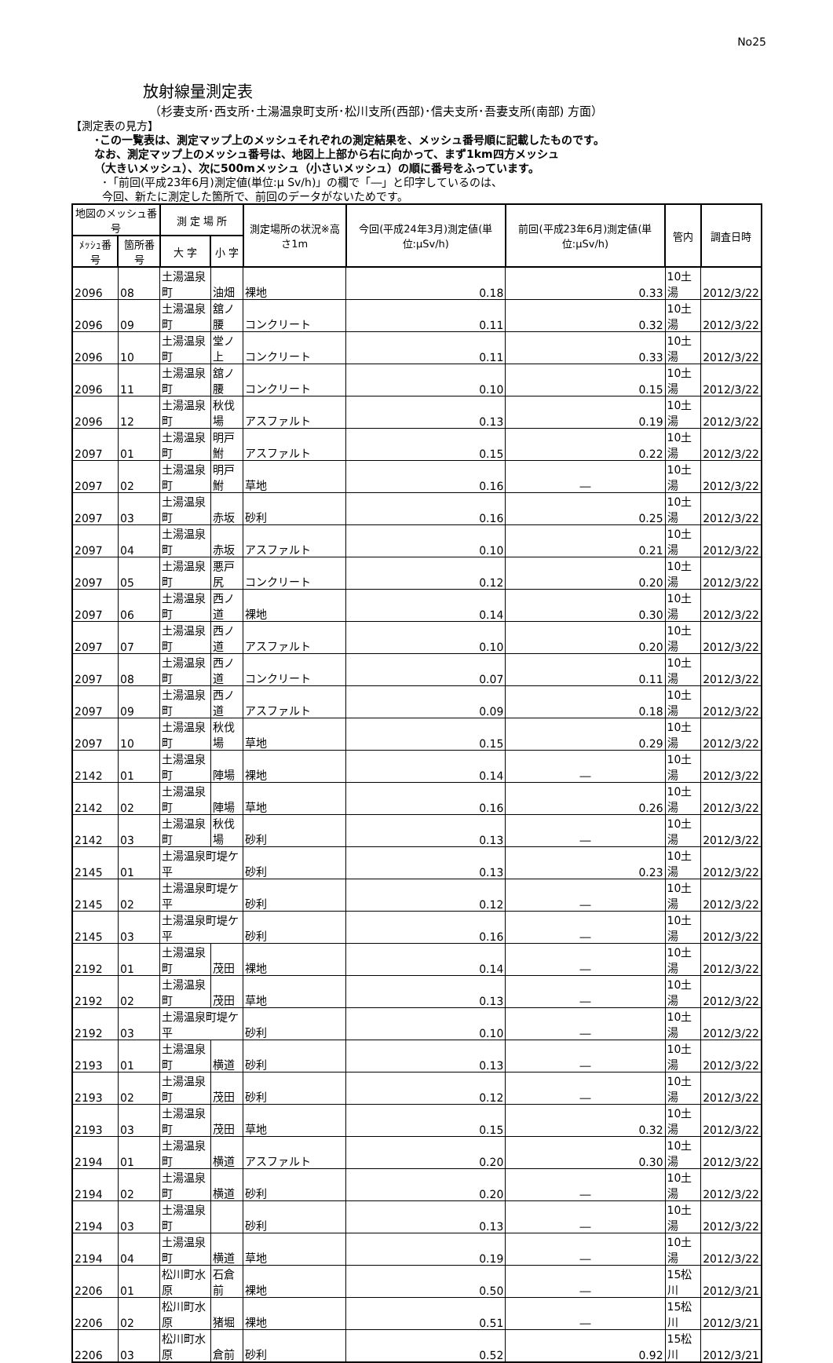No25
放射線量測定表
（杉妻支所･西支所･土湯温泉町支所･松川支所(西部)･信夫支所･吾妻支所(南部) 方面）
【測定表の見方】
･この一覧表は、測定マップ上のメッシュそれぞれの測定結果を、メッシュ番号順に記載したものです。
なお、測定マップ上のメッシュ番号は、地図上上部から右に向かって、まず1km四方メッシュ
（大きいメッシュ）、次に500mメッシュ（小さいメッシュ）の順に番号をふっています。
･「前回(平成23年6月)測定値(単位:μ Sv/h)」の欄で「―」と印字しているのは、
今回、新たに測定した箇所で、前回のデータがないためです。
| 地図のメッシュ番号 | | 測 定 場 所 | | 測定場所の状況※高さ1m | 今回(平成24年3月)測定値(単位:μSv/h) | 前回(平成23年6月)測定値(単位:μSv/h) | 管内 | 調査日時 |
| --- | --- | --- | --- | --- | --- | --- | --- | --- |
| ﾒｯｼｭ番号 | 箇所番号 | 大 字 | 小 字 | | | | | |
| 2096 | 08 | 土湯温泉町 | 油畑 | 裸地 | 0.18 | 0.33 | 10土湯 | 2012/3/22 |
| 2096 | 09 | 土湯温泉町 | 舘ノ腰 | コンクリート | 0.11 | 0.32 | 10土湯 | 2012/3/22 |
| 2096 | 10 | 土湯温泉町 | 堂ノ上 | コンクリート | 0.11 | 0.33 | 10土湯 | 2012/3/22 |
| 2096 | 11 | 土湯温泉町 | 舘ノ腰 | コンクリート | 0.10 | 0.15 | 10土湯 | 2012/3/22 |
| 2096 | 12 | 土湯温泉町 | 秋伐場 | アスファルト | 0.13 | 0.19 | 10土湯 | 2012/3/22 |
| 2097 | 01 | 土湯温泉町 | 明戸鮒 | アスファルト | 0.15 | 0.22 | 10土湯 | 2012/3/22 |
| 2097 | 02 | 土湯温泉町 | 明戸鮒 | 草地 | 0.16 | ― | 10土湯 | 2012/3/22 |
| 2097 | 03 | 土湯温泉町 | 赤坂 | 砂利 | 0.16 | 0.25 | 10土湯 | 2012/3/22 |
| 2097 | 04 | 土湯温泉町 | 赤坂 | アスファルト | 0.10 | 0.21 | 10土湯 | 2012/3/22 |
| 2097 | 05 | 土湯温泉町 | 悪戸尻 | コンクリート | 0.12 | 0.20 | 10土湯 | 2012/3/22 |
| 2097 | 06 | 土湯温泉町 | 西ノ道 | 裸地 | 0.14 | 0.30 | 10土湯 | 2012/3/22 |
| 2097 | 07 | 土湯温泉町 | 西ノ道 | アスファルト | 0.10 | 0.20 | 10土湯 | 2012/3/22 |
| 2097 | 08 | 土湯温泉町 | 西ノ道 | コンクリート | 0.07 | 0.11 | 10土湯 | 2012/3/22 |
| 2097 | 09 | 土湯温泉町 | 西ノ道 | アスファルト | 0.09 | 0.18 | 10土湯 | 2012/3/22 |
| 2097 | 10 | 土湯温泉町 | 秋伐場 | 草地 | 0.15 | 0.29 | 10土湯 | 2012/3/22 |
| 2142 | 01 | 土湯温泉町 | 陣場 | 裸地 | 0.14 | ― | 10土湯 | 2012/3/22 |
| 2142 | 02 | 土湯温泉町 | 陣場 | 草地 | 0.16 | 0.26 | 10土湯 | 2012/3/22 |
| 2142 | 03 | 土湯温泉町 | 秋伐場 | 砂利 | 0.13 | ― | 10土湯 | 2012/3/22 |
| 2145 | 01 | 土湯温泉町堤ケ平 | | 砂利 | 0.13 | 0.23 | 10土湯 | 2012/3/22 |
| 2145 | 02 | 土湯温泉町堤ケ平 | | 砂利 | 0.12 | ― | 10土湯 | 2012/3/22 |
| 2145 | 03 | 土湯温泉町堤ケ平 | | 砂利 | 0.16 | ― | 10土湯 | 2012/3/22 |
| 2192 | 01 | 土湯温泉町 | 茂田 | 裸地 | 0.14 | ― | 10土湯 | 2012/3/22 |
| 2192 | 02 | 土湯温泉町 | 茂田 | 草地 | 0.13 | ― | 10土湯 | 2012/3/22 |
| 2192 | 03 | 土湯温泉町堤ケ平 | | 砂利 | 0.10 | ― | 10土湯 | 2012/3/22 |
| 2193 | 01 | 土湯温泉町 | 横道 | 砂利 | 0.13 | ― | 10土湯 | 2012/3/22 |
| 2193 | 02 | 土湯温泉町 | 茂田 | 砂利 | 0.12 | ― | 10土湯 | 2012/3/22 |
| 2193 | 03 | 土湯温泉町 | 茂田 | 草地 | 0.15 | 0.32 | 10土湯 | 2012/3/22 |
| 2194 | 01 | 土湯温泉町 | 横道 | アスファルト | 0.20 | 0.30 | 10土湯 | 2012/3/22 |
| 2194 | 02 | 土湯温泉町 | 横道 | 砂利 | 0.20 | ― | 10土湯 | 2012/3/22 |
| 2194 | 03 | 土湯温泉町 | | 砂利 | 0.13 | ― | 10土湯 | 2012/3/22 |
| 2194 | 04 | 土湯温泉町 | 横道 | 草地 | 0.19 | ― | 10土湯 | 2012/3/22 |
| 2206 | 01 | 松川町水原 | 石倉前 | 裸地 | 0.50 | ― | 15松川 | 2012/3/21 |
| 2206 | 02 | 松川町水原 | 猪堀 | 裸地 | 0.51 | ― | 15松川 | 2012/3/21 |
| 2206 | 03 | 松川町水原 | 倉前 | 砂利 | 0.52 | 0.92 | 15松川 | 2012/3/21 |